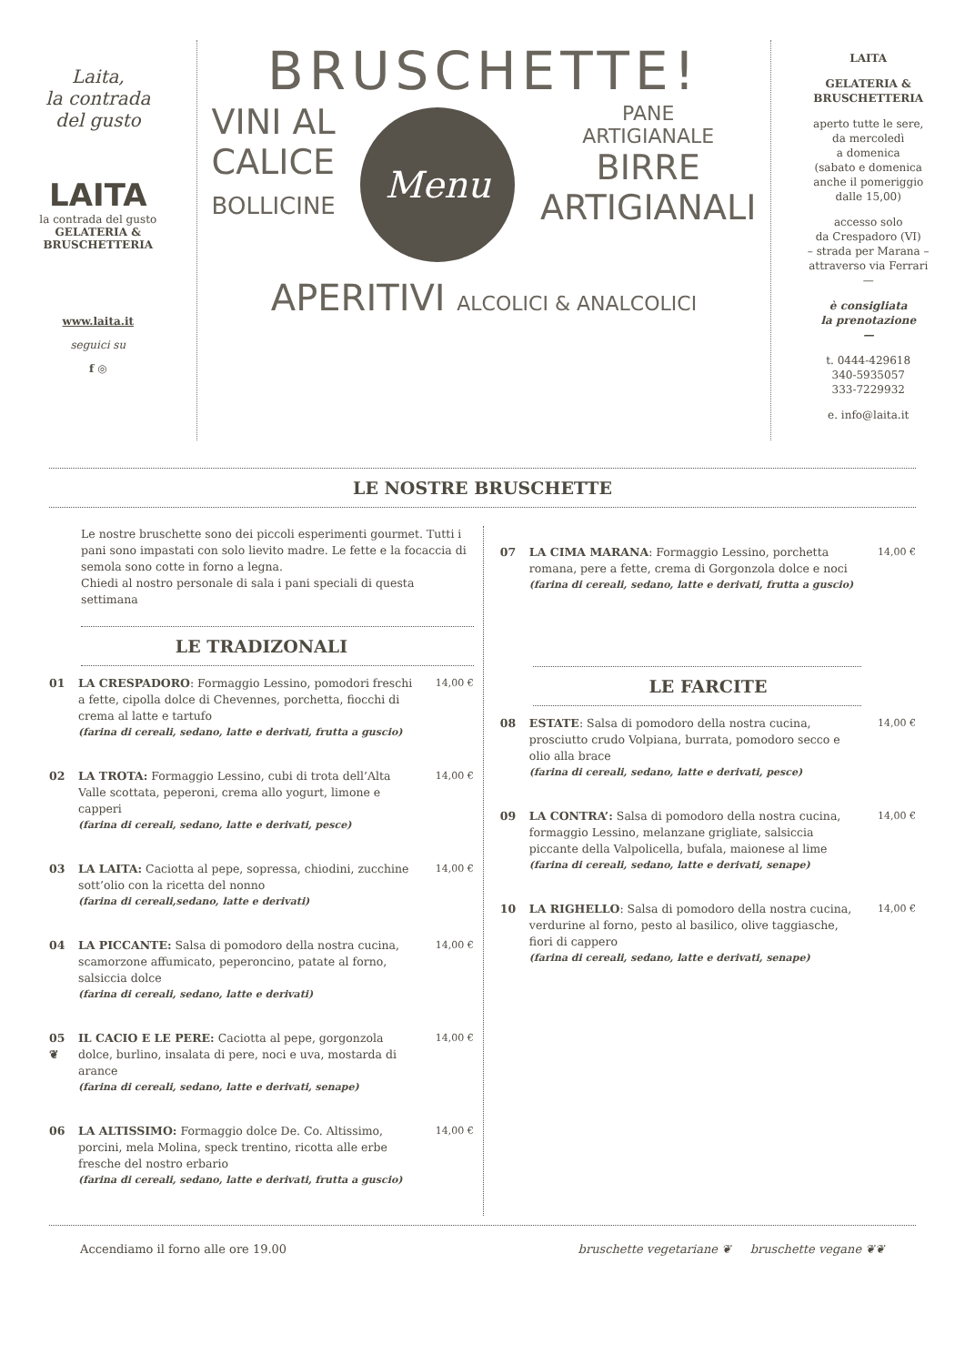Laita,
la contrada
del gusto
LAITA
la contrada del gusto
GELATERIA &
BRUSCHETTERIA
www.laita.it
seguici su
f ◎
BRUSCHETTE!
VINI AL
CALICE
BOLLICINE
Menu
PANE
ARTIGIANALE
BIRRE
ARTIGIANALI
APERITIVI ALCOLICI & ANALCOLICI
LAITA
GELATERIA &
BRUSCHETTERIA
aperto tutte le sere,
da mercoledì
a domenica
(sabato e domenica
anche il pomeriggio
dalle 15,00)
accesso solo
da Crespadoro (VI)
– strada per Marana –
attraverso via Ferrari
—
è consigliata
la prenotazione
—
t. 0444-429618
340-5935057
333-7229932
e. info@laita.it
LE NOSTRE BRUSCHETTE
Le nostre bruschette sono dei piccoli esperimenti gourmet. Tutti i pani sono impastati con solo lievito madre. Le fette e la focaccia di semola sono cotte in forno a legna.
Chiedi al nostro personale di sala i pani speciali di questa settimana
LE TRADIZONALI
01 LA CRESPADORO: Formaggio Lessino, pomodori freschi a fette, cipolla dolce di Chevennes, porchetta, fiocchi di crema al latte e tartufo
(farina di cereali, sedano, latte e derivati, frutta a guscio)
14,00 €
02 LA TROTA: Formaggio Lessino, cubi di trota dell’Alta Valle scottata, peperoni, crema allo yogurt, limone e capperi
(farina di cereali, sedano, latte e derivati, pesce)
14,00 €
03 LA LAITA: Caciotta al pepe, sopressa, chiodini, zucchine sott’olio con la ricetta del nonno
(farina di cereali,sedano, latte e derivati)
14,00 €
04 LA PICCANTE: Salsa di pomodoro della nostra cucina, scamorzone affumicato, peperoncino, patate al forno, salsiccia dolce
(farina di cereali, sedano, latte e derivati)
14,00 €
05
❦
IL CACIO E LE PERE: Caciotta al pepe, gorgonzola dolce, burlino, insalata di pere, noci e uva, mostarda di arance
(farina di cereali, sedano, latte e derivati, senape)
14,00 €
06 LA ALTISSIMO: Formaggio dolce De. Co. Altissimo, porcini, mela Molina, speck trentino, ricotta alle erbe fresche del nostro erbario
(farina di cereali, sedano, latte e derivati, frutta a guscio)
14,00 €
07 LA CIMA MARANA: Formaggio Lessino, porchetta romana, pere a fette, crema di Gorgonzola dolce e noci
(farina di cereali, sedano, latte e derivati, frutta a guscio)
14,00 €
LE FARCITE
08 ESTATE: Salsa di pomodoro della nostra cucina, prosciutto crudo Volpiana, burrata, pomodoro secco e olio alla brace
(farina di cereali, sedano, latte e derivati, pesce)
14,00 €
09 LA CONTRA’: Salsa di pomodoro della nostra cucina, formaggio Lessino, melanzane grigliate, salsiccia piccante della Valpolicella, bufala, maionese al lime
(farina di cereali, sedano, latte e derivati, senape)
14,00 €
10 LA RIGHELLO: Salsa di pomodoro della nostra cucina, verdurine al forno, pesto al basilico, olive taggiasche, fiori di cappero
(farina di cereali, sedano, latte e derivati, senape)
14,00 €
Accendiamo il forno alle ore 19.00 bruschette vegetariane ❦ bruschette vegane ❦❦